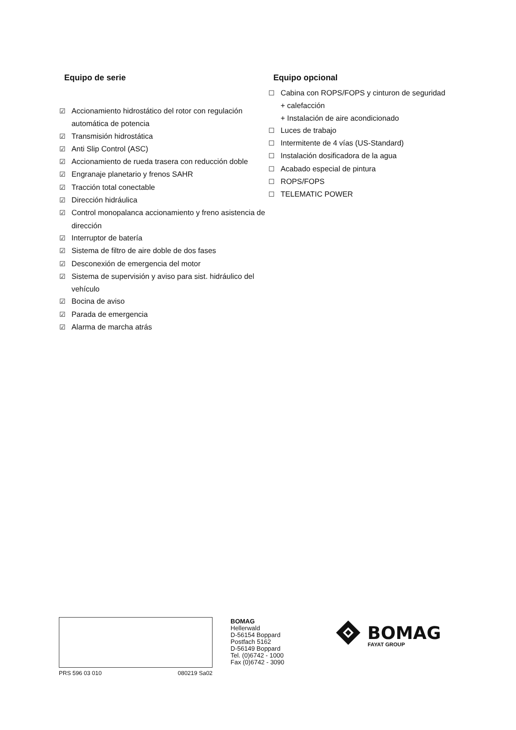Equipo de serie
☑ Accionamiento hidrostático del rotor con regulación automática de potencia
☑ Transmisión hidrostática
☑ Anti Slip Control (ASC)
☑ Accionamiento de rueda trasera con reducción doble
☑ Engranaje planetario y frenos SAHR
☑ Tracción total conectable
☑ Dirección hidráulica
☑ Control monopalanca accionamiento y freno asistencia de dirección
☑ Interruptor de batería
☑ Sistema de filtro de aire doble de dos fases
☑ Desconexión de emergencia del motor
☑ Sistema de supervisión y aviso para sist. hidráulico del vehículo
☑ Bocina de aviso
☑ Parada de emergencia
☑ Alarma de marcha atrás
Equipo opcional
☐ Cabina con ROPS/FOPS y cinturon de seguridad
+ calefacción
+ Instalación de aire acondicionado
☐ Luces de trabajo
☐ Intermitente de 4 vías (US-Standard)
☐ Instalación dosificadora de la agua
☐ Acabado especial de pintura
☐ ROPS/FOPS
☐ TELEMATIC POWER
PRS 596 03 010 080219 Sa02
BOMAG
Hellerwald
D-56154 Boppard
Postfach 5162
D-56149 Boppard
Tel. (0)6742 - 1000
Fax (0)6742 - 3090
BOMAG
FAYAT GROUP